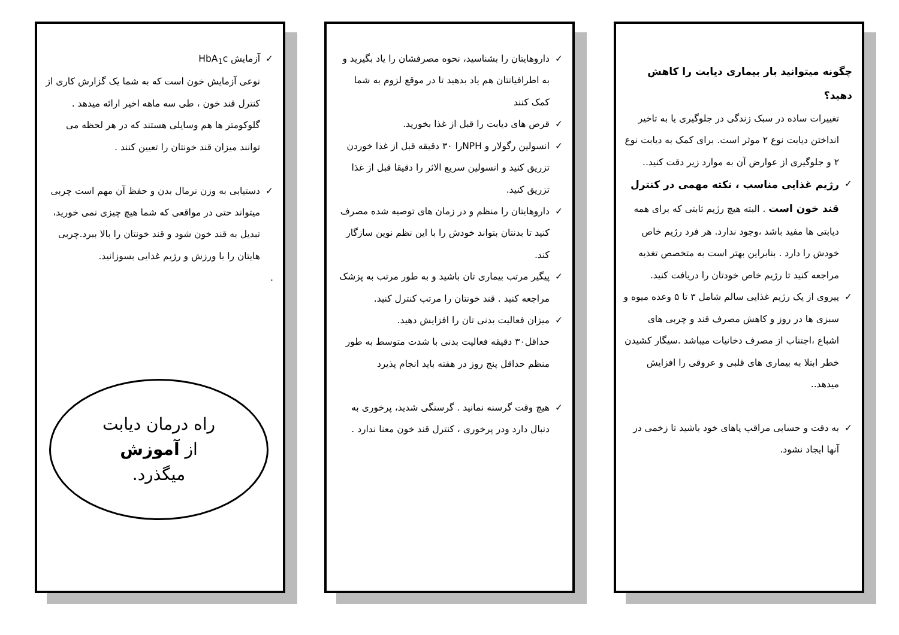چگونه میتوانید بار بیماری دیابت را کاهش دهید؟
تغییرات ساده در سبک زندگی در جلوگیری یا به تاخیر انداختن دیابت نوع ۲ موثر است. برای کمک به دیابت نوع ۲ و جلوگیری از عوارض آن به موارد زیر دقت کنید..
✓ رژیم غذایی مناسب ، نکته مهمی در کنترل قند خون است . البته هیچ رژیم ثابتی که برای همه دیابتی ها مفید باشد ،وجود ندارد. هر فرد رژیم خاص خودش را دارد . بنابراین بهتر است به متخصص تغذیه مراجعه کنید تا رژیم خاص خودتان را دریافت کنید.
✓ پیروی از یک رژیم غذایی سالم شامل ۳ تا ۵ وعده میوه و سبزی ها در روز و کاهش مصرف قند و چربی های اشباع ،اجتناب از مصرف دخانیات میباشد .سیگار کشیدن خطر ابتلا به بیماری های قلبی و عروقی را افزایش میدهد..
✓ به دقت و حسابی مراقب پاهای خود باشید تا زخمی در آنها ایجاد نشود.
✓ داروهایتان را بشناسید، نحوه مصرفشان را یاد بگیرید و به اطرافیانتان هم یاد بدهید تا در موقع لزوم به شما کمک کنند
✓ قرص های دیابت را قبل از غذا بخورید.
✓ انسولین رگولار و NPHرا ۳۰ دقیقه قبل از غذا خوردن تزریق کنید و انسولین سریع الاثر را دقیقا قبل از غذا تزریق کنید.
✓ داروهایتان را منظم و در زمان های توصیه شده مصرف کنید تا بدنتان بتواند خودش را با این نظم نوین سازگار کند.
✓ پیگیر مرتب بیماری تان باشید و به طور مرتب به پزشک مراجعه کنید . قند خونتان را مرتب کنترل کنید.
✓ میزان فعالیت بدنی تان را افزایش دهید.
حداقل۳۰ دقیقه فعالیت بدنی با شدت متوسط به طور منظم حداقل پنج روز در هفته باید انجام پذیرد
✓ هیچ وقت گرسنه نمانید . گرسنگی شدید، پرخوری به دنبال دارد ودر پرخوری ، کنترل قند خون معنا ندارد .
✓ آزمایش HbA<sub>1</sub>c
نوعی آزمایش خون است که به شما یک گزارش کاری از کنترل قند خون ، طی سه ماهه اخیر ارائه میدهد . گلوکومتر ها هم وسایلی هستند که در هر لحظه می توانند میزان قند خونتان را تعیین کنند .
✓ دستیابی به وزن نرمال بدن و حفظ آن مهم است چربی میتواند حتی در مواقعی که شما هیچ چیزی نمی خورید، تبدیل به قند خون شود و قند خونتان را بالا ببرد.چربی هایتان را با ورزش و رژیم غذایی بسوزانید.
.
راه درمان دیابت
از آموزش
میگذرد.